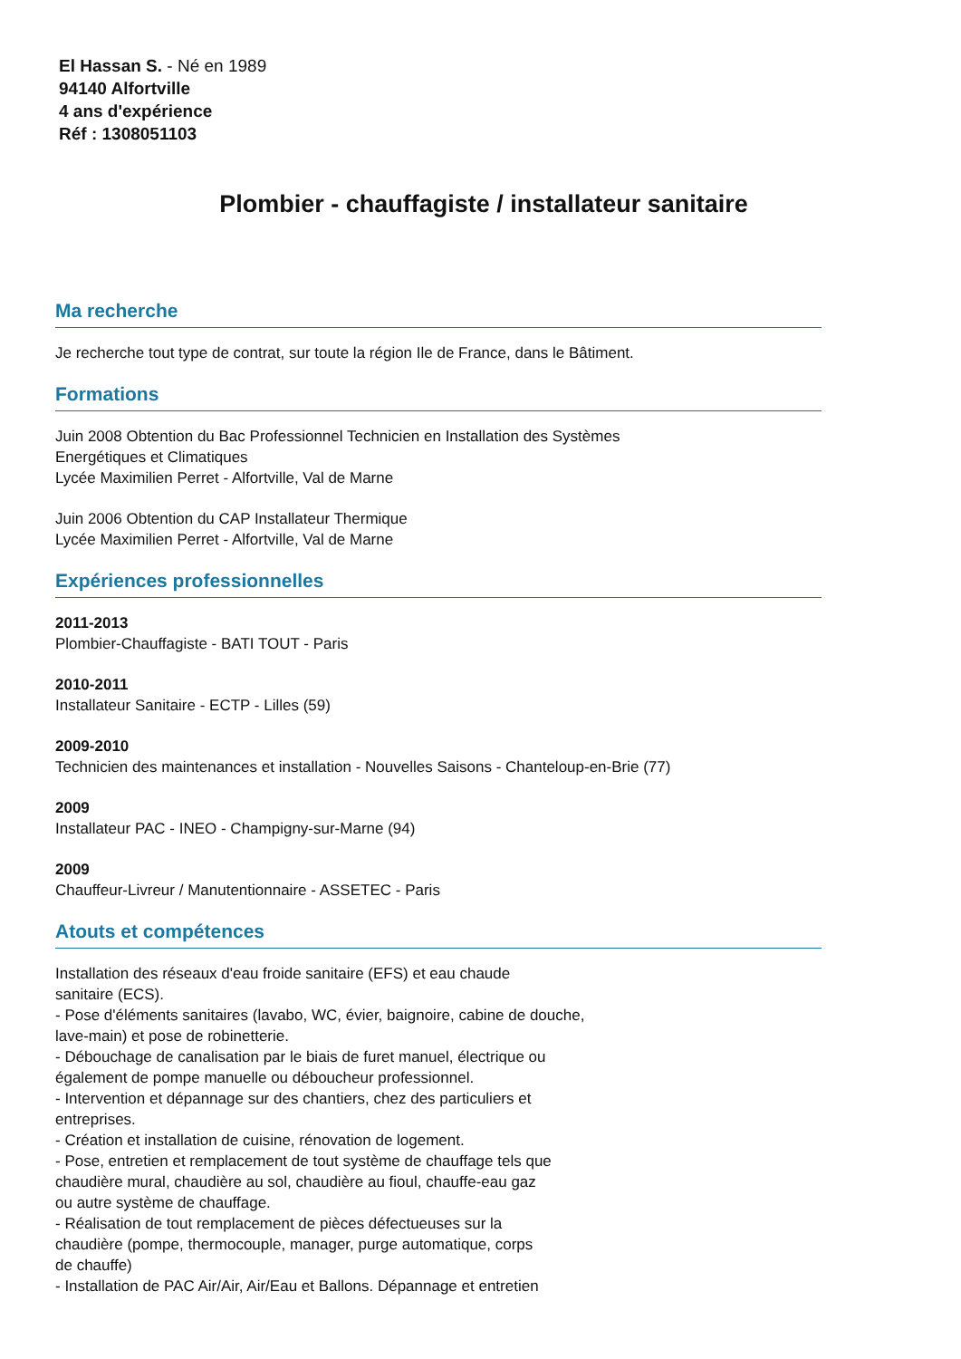El Hassan S. - Né en 1989
94140 Alfortville
4 ans d'expérience
Réf : 1308051103
Plombier - chauffagiste / installateur sanitaire
Ma recherche
Je recherche tout type de contrat, sur toute la région Ile de France, dans le Bâtiment.
Formations
Juin 2008 Obtention du Bac Professionnel Technicien en Installation des Systèmes
Energétiques et Climatiques
Lycée Maximilien Perret - Alfortville, Val de Marne
Juin 2006 Obtention du CAP Installateur Thermique
Lycée Maximilien Perret - Alfortville, Val de Marne
Expériences professionnelles
2011-2013
Plombier-Chauffagiste - BATI TOUT - Paris
2010-2011
Installateur Sanitaire - ECTP - Lilles (59)
2009-2010
Technicien des maintenances et installation - Nouvelles Saisons - Chanteloup-en-Brie (77)
2009
Installateur PAC - INEO - Champigny-sur-Marne (94)
2009
Chauffeur-Livreur / Manutentionnaire - ASSETEC - Paris
Atouts et compétences
Installation des réseaux d'eau froide sanitaire (EFS) et eau chaude
sanitaire (ECS).
- Pose d'éléments sanitaires (lavabo, WC, évier, baignoire, cabine de douche,
lave-main) et pose de robinetterie.
- Débouchage de canalisation par le biais de furet manuel, électrique ou
également de pompe manuelle ou déboucheur professionnel.
- Intervention et dépannage sur des chantiers, chez des particuliers et
entreprises.
- Création et installation de cuisine, rénovation de logement.
- Pose, entretien et remplacement de tout système de chauffage tels que
chaudière mural, chaudière au sol, chaudière au fioul, chauffe-eau gaz
ou autre système de chauffage.
- Réalisation de tout remplacement de pièces défectueuses sur la
chaudière (pompe, thermocouple, manager, purge automatique, corps
de chauffe)
- Installation de PAC Air/Air, Air/Eau et Ballons. Dépannage et entretien